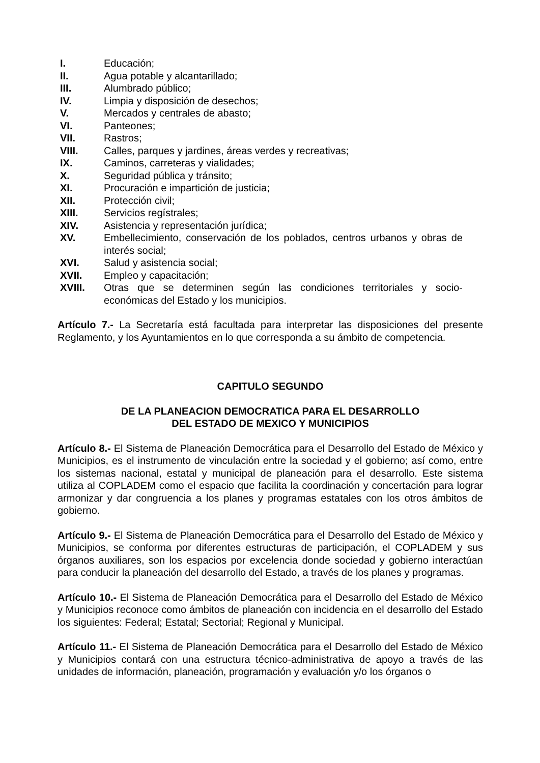I. Educación;
II. Agua potable y alcantarillado;
III. Alumbrado público;
IV. Limpia y disposición de desechos;
V. Mercados y centrales de abasto;
VI. Panteones;
VII. Rastros;
VIII. Calles, parques y jardines, áreas verdes y recreativas;
IX. Caminos, carreteras y vialidades;
X. Seguridad pública y tránsito;
XI. Procuración e impartición de justicia;
XII. Protección civil;
XIII. Servicios regístrales;
XIV. Asistencia y representación jurídica;
XV. Embellecimiento, conservación de los poblados, centros urbanos y obras de interés social;
XVI. Salud y asistencia social;
XVII. Empleo y capacitación;
XVIII. Otras que se determinen según las condiciones territoriales y socio-económicas del Estado y los municipios.
Artículo 7.- La Secretaría está facultada para interpretar las disposiciones del presente Reglamento, y los Ayuntamientos en lo que corresponda a su ámbito de competencia.
CAPITULO SEGUNDO
DE LA PLANEACION DEMOCRATICA PARA EL DESARROLLO
DEL ESTADO DE MEXICO Y MUNICIPIOS
Artículo 8.- El Sistema de Planeación Democrática para el Desarrollo del Estado de México y Municipios, es el instrumento de vinculación entre la sociedad y el gobierno; así como, entre los sistemas nacional, estatal y municipal de planeación para el desarrollo. Este sistema utiliza al COPLADEM como el espacio que facilita la coordinación y concertación para lograr armonizar y dar congruencia a los planes y programas estatales con los otros ámbitos de gobierno.
Artículo 9.- El Sistema de Planeación Democrática para el Desarrollo del Estado de México y Municipios, se conforma por diferentes estructuras de participación, el COPLADEM y sus órganos auxiliares, son los espacios por excelencia donde sociedad y gobierno interactúan para conducir la planeación del desarrollo del Estado, a través de los planes y programas.
Artículo 10.- El Sistema de Planeación Democrática para el Desarrollo del Estado de México y Municipios reconoce como ámbitos de planeación con incidencia en el desarrollo del Estado los siguientes: Federal; Estatal; Sectorial; Regional y Municipal.
Artículo 11.- El Sistema de Planeación Democrática para el Desarrollo del Estado de México y Municipios contará con una estructura técnico-administrativa de apoyo a través de las unidades de información, planeación, programación y evaluación y/o los órganos o